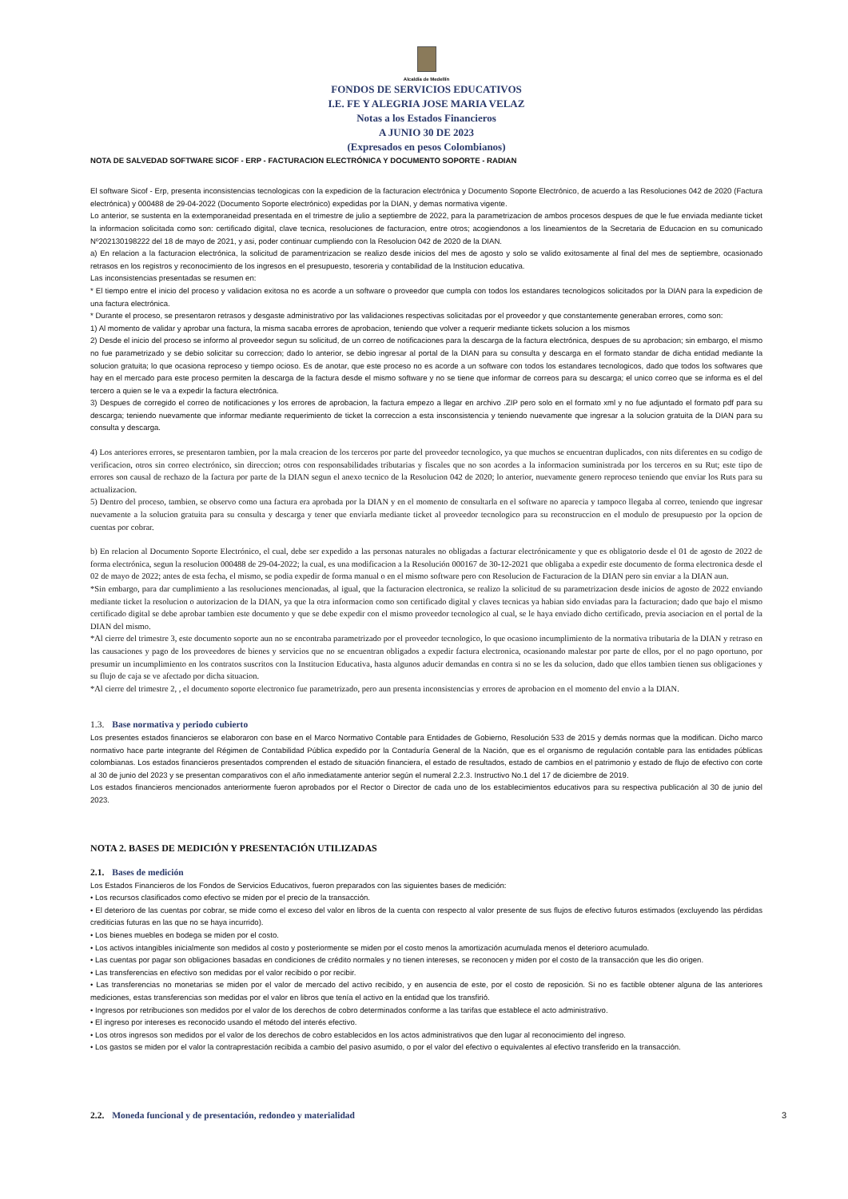Alcaldía de Medellín
FONDOS DE SERVICIOS EDUCATIVOS
I.E. FE Y ALEGRIA JOSE MARIA VELAZ
Notas a los Estados Financieros
A JUNIO 30 DE 2023
(Expresados en pesos Colombianos)
NOTA DE SALVEDAD SOFTWARE SICOF - ERP - FACTURACION ELECTRÓNICA Y DOCUMENTO SOPORTE - RADIAN
El software Sicof - Erp, presenta inconsistencias tecnologicas con la expedicion de la facturacion electrónica y Documento Soporte Electrónico, de acuerdo a las Resoluciones 042 de 2020 (Factura electrónica) y 000488 de 29-04-2022 (Documento Soporte electrónico) expedidas por la DIAN, y demas normativa vigente.
Lo anterior, se sustenta en la extemporaneidad presentada en el trimestre de julio a septiembre de 2022, para la parametrizacion de ambos procesos despues de que le fue enviada mediante ticket la informacion solicitada como son: certificado digital, clave tecnica, resoluciones de facturacion, entre otros; acogiendonos a los lineamientos de la Secretaria de Educacion en su comunicado Nº202130198222 del 18 de mayo de 2021, y asi, poder continuar cumpliendo con la Resolucion 042 de 2020 de la DIAN.
a) En relacion a la facturacion electrónica, la solicitud de paramentrizacion se realizo desde inicios del mes de agosto y solo se valido exitosamente al final del mes de septiembre, ocasionado retrasos en los registros y reconocimiento de los ingresos en el presupuesto, tesoreria y contabilidad de la Institucion educativa.
Las inconsistencias presentadas se resumen en:
* El tiempo entre el inicio del proceso y validacion exitosa no es acorde a un software o proveedor que cumpla con todos los estandares tecnologicos solicitados por la DIAN para la expedicion de una factura electrónica.
* Durante el proceso, se presentaron retrasos y desgaste administrativo por las validaciones respectivas solicitadas por el proveedor y que constantemente generaban errores, como son:
1) Al momento de validar y aprobar una factura, la misma sacaba errores de aprobacion, teniendo que volver a requerir mediante tickets solucion a los mismos
2) Desde el inicio del proceso se informo al proveedor segun su solicitud, de un correo de notificaciones para la descarga de la factura electrónica, despues de su aprobacion; sin embargo, el mismo no fue parametrizado y se debio solicitar su correccion; dado lo anterior, se debio ingresar al portal de la DIAN para su consulta y descarga en el formato standar de dicha entidad mediante la solucion gratuita; lo que ocasiona reproceso y tiempo ocioso. Es de anotar, que este proceso no es acorde a un software con todos los estandares tecnologicos, dado que todos los softwares que hay en el mercado para este proceso permiten la descarga de la factura desde el mismo software y no se tiene que informar de correos para su descarga; el unico correo que se informa es el del tercero a quien se le va a expedir la factura electrónica.
3) Despues de corregido el correo de notificaciones y los errores de aprobacion, la factura empezo a llegar en archivo .ZIP pero solo en el formato xml y no fue adjuntado el formato pdf para su descarga; teniendo nuevamente que informar mediante requerimiento de ticket la correccion a esta insconsistencia y teniendo nuevamente que ingresar a la solucion gratuita de la DIAN para su consulta y descarga.
4) Los anteriores errores, se presentaron tambien, por la mala creacion de los terceros por parte del proveedor tecnologico, ya que muchos se encuentran duplicados, con nits diferentes en su codigo de verificacion, otros sin correo electrónico, sin direccion; otros con responsabilidades tributarias y fiscales que no son acordes a la informacion suministrada por los terceros en su Rut; este tipo de errores son causal de rechazo de la factura por parte de la DIAN segun el anexo tecnico de la Resolucion 042 de 2020; lo anterior, nuevamente genero reproceso teniendo que enviar los Ruts para su actualizacion.
5) Dentro del proceso, tambien, se observo como una factura era aprobada por la DIAN y en el momento de consultarla en el software no aparecia y tampoco llegaba al correo, teniendo que ingresar nuevamente a la solucion gratuita para su consulta y descarga y tener que enviarla mediante ticket al proveedor tecnologico para su reconstruccion en el modulo de presupuesto por la opcion de cuentas por cobrar.
b) En relacion al Documento Soporte Electrónico, el cual, debe ser expedido a las personas naturales no obligadas a facturar electrónicamente y que es obligatorio desde el 01 de agosto de 2022 de forma electrónica, segun la resolucion 000488 de 29-04-2022; la cual, es una modificacion a la Resolución 000167 de 30-12-2021 que obligaba a expedir este documento de forma electronica desde el 02 de mayo de 2022; antes de esta fecha, el mismo, se podia expedir de forma manual o en el mismo software pero con Resolucion de Facturacion de la DIAN pero sin enviar a la DIAN aun.
*Sin embargo, para dar cumplimiento a las resoluciones mencionadas, al igual, que la facturacion electronica, se realizo la solicitud de su parametrizacion desde inicios de agosto de 2022 enviando mediante ticket la resolucion o autorizacion de la DIAN, ya que la otra informacion como son certificado digital y claves tecnicas ya habian sido enviadas para la facturacion; dado que bajo el mismo certificado digital se debe aprobar tambien este documento y que se debe expedir con el mismo proveedor tecnologico al cual, se le haya enviado dicho certificado, previa asociacion en el portal de la DIAN del mismo.
*Al cierre del trimestre 3, este documento soporte aun no se encontraba parametrizado por el proveedor tecnologico, lo que ocasiono incumplimiento de la normativa tributaria de la DIAN y retraso en las causaciones y pago de los proveedores de bienes y servicios que no se encuentran obligados a expedir factura electronica, ocasionando malestar por parte de ellos, por el no pago oportuno, por presumir un incumplimiento en los contratos suscritos con la Institucion Educativa, hasta algunos aducir demandas en contra si no se les da solucion, dado que ellos tambien tienen sus obligaciones y su flujo de caja se ve afectado por dicha situacion.
*Al cierre del trimestre 2, , el documento soporte electronico fue parametrizado, pero aun presenta inconsistencias y errores de aprobacion en el momento del envio a la DIAN.
1.3. Base normativa y periodo cubierto
Los presentes estados financieros se elaboraron con base en el Marco Normativo Contable para Entidades de Gobierno, Resolución 533 de 2015 y demás normas que la modifican. Dicho marco normativo hace parte integrante del Régimen de Contabilidad Pública expedido por la Contaduría General de la Nación, que es el organismo de regulación contable para las entidades públicas colombianas. Los estados financieros presentados comprenden el estado de situación financiera, el estado de resultados, estado de cambios en el patrimonio y estado de flujo de efectivo con corte al 30 de junio del 2023 y se presentan comparativos con el año inmediatamente anterior según el numeral 2.2.3. Instructivo No.1 del 17 de diciembre de 2019.
Los estados financieros mencionados anteriormente fueron aprobados por el Rector o Director de cada uno de los establecimientos educativos para su respectiva publicación al 30 de junio del 2023.
NOTA 2. BASES DE MEDICIÓN Y PRESENTACIÓN UTILIZADAS
2.1. Bases de medición
Los Estados Financieros de los Fondos de Servicios Educativos, fueron preparados con las siguientes bases de medición:
• Los recursos clasificados como efectivo se miden por el precio de la transacción.
• El deterioro de las cuentas por cobrar, se mide como el exceso del valor en libros de la cuenta con respecto al valor presente de sus flujos de efectivo futuros estimados (excluyendo las pérdidas crediticias futuras en las que no se haya incurrido).
• Los bienes muebles en bodega se miden por el costo.
• Los activos intangibles inicialmente son medidos al costo y posteriormente se miden por el costo menos la amortización acumulada menos el deterioro acumulado.
• Las cuentas por pagar son obligaciones basadas en condiciones de crédito normales y no tienen intereses, se reconocen y miden por el costo de la transacción que les dio origen.
• Las transferencias en efectivo son medidas por el valor recibido o por recibir.
• Las transferencias no monetarias se miden por el valor de mercado del activo recibido, y en ausencia de este, por el costo de reposición. Si no es factible obtener alguna de las anteriores mediciones, estas transferencias son medidas por el valor en libros que tenía el activo en la entidad que los transfirió.
• Ingresos por retribuciones son medidos por el valor de los derechos de cobro determinados conforme a las tarifas que establece el acto administrativo.
• El ingreso por intereses es reconocido usando el método del interés efectivo.
• Los otros ingresos son medidos por el valor de los derechos de cobro establecidos en los actos administrativos que den lugar al reconocimiento del ingreso.
• Los gastos se miden por el valor la contraprestación recibida a cambio del pasivo asumido, o por el valor del efectivo o equivalentes al efectivo transferido en la transacción.
3
2.2. Moneda funcional y de presentación, redondeo y materialidad